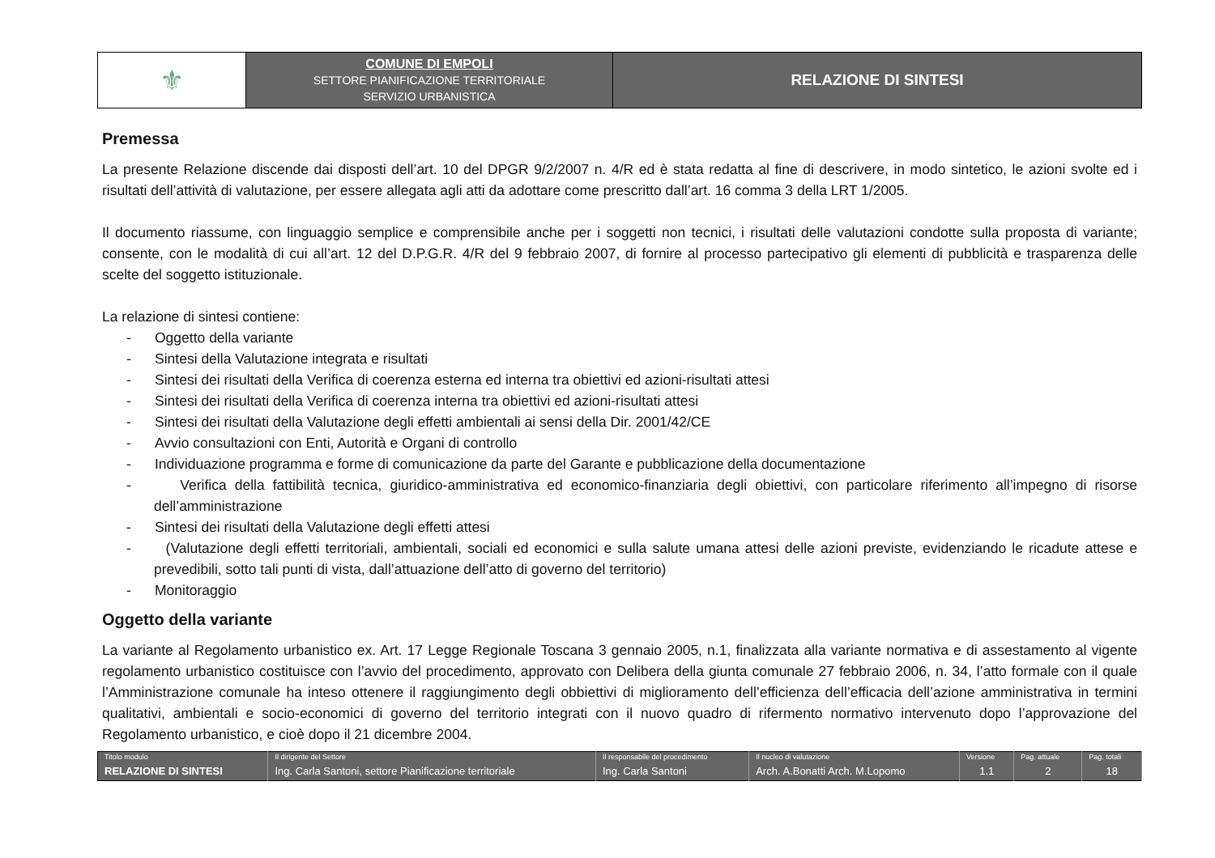| ⚜ | COMUNE DI EMPOLI SETTORE PIANIFICAZIONE TERRITORIALE SERVIZIO URBANISTICA | RELAZIONE DI SINTESI |
Premessa
La presente Relazione discende dai disposti dell’art. 10 del DPGR 9/2/2007 n. 4/R ed è stata redatta al fine di descrivere, in modo sintetico, le azioni svolte ed i risultati dell’attività di valutazione, per essere allegata agli atti da adottare come prescritto dall’art. 16 comma 3 della LRT 1/2005.
Il documento riassume, con linguaggio semplice e comprensibile anche per i soggetti non tecnici, i risultati delle valutazioni condotte sulla proposta di variante; consente, con le modalità di cui all’art. 12 del D.P.G.R. 4/R del 9 febbraio 2007, di fornire al processo partecipativo gli elementi di pubblicità e trasparenza delle scelte del soggetto istituzionale.
La relazione di sintesi contiene:
- Oggetto della variante
- Sintesi della Valutazione integrata e risultati
- Sintesi dei risultati della Verifica di coerenza esterna ed interna tra obiettivi ed azioni-risultati attesi
- Sintesi dei risultati della Verifica di coerenza interna tra obiettivi ed azioni-risultati attesi
- Sintesi dei risultati della Valutazione degli effetti ambientali ai sensi della Dir. 2001/42/CE
- Avvio consultazioni con Enti, Autorità e Organi di controllo
- Individuazione programma e forme di comunicazione da parte del Garante e pubblicazione della documentazione
- Verifica della fattibilità tecnica, giuridico-amministrativa ed economico-finanziaria degli obiettivi, con particolare riferimento all’impegno di risorse dell’amministrazione
- Sintesi dei risultati della Valutazione degli effetti attesi
- (Valutazione degli effetti territoriali, ambientali, sociali ed economici e sulla salute umana attesi delle azioni previste, evidenziando le ricadute attese e prevedibili, sotto tali punti di vista, dall’attuazione dell’atto di governo del territorio)
- Monitoraggio
Oggetto della variante
La variante al Regolamento urbanistico ex. Art. 17 Legge Regionale Toscana 3 gennaio 2005, n.1, finalizzata alla variante normativa e di assestamento al vigente regolamento urbanistico costituisce con l’avvio del procedimento, approvato con Delibera della giunta comunale 27 febbraio 2006, n. 34, l’atto formale con il quale l’Amministrazione comunale ha inteso ottenere il raggiungimento degli obbiettivi di miglioramento dell’efficienza dell’efficacia dell’azione amministrativa in termini qualitativi, ambientali e socio-economici di governo del territorio integrati con il nuovo quadro di rifermento normativo intervenuto dopo l’approvazione del Regolamento urbanistico, e cioè dopo il 21 dicembre 2004.
| Titolo modulo | Il dirigente del Settore | Il responsabile del procedimento | Il nucleo di valutazione | Versione | Pag. attuale | Pag. totali |
| RELAZIONE DI SINTESI | Ing. Carla Santoni, settore Pianificazione territoriale | Ing. Carla Santoni | Arch. A.Bonatti Arch. M.Lopomo | 1.1 | 2 | 18 |